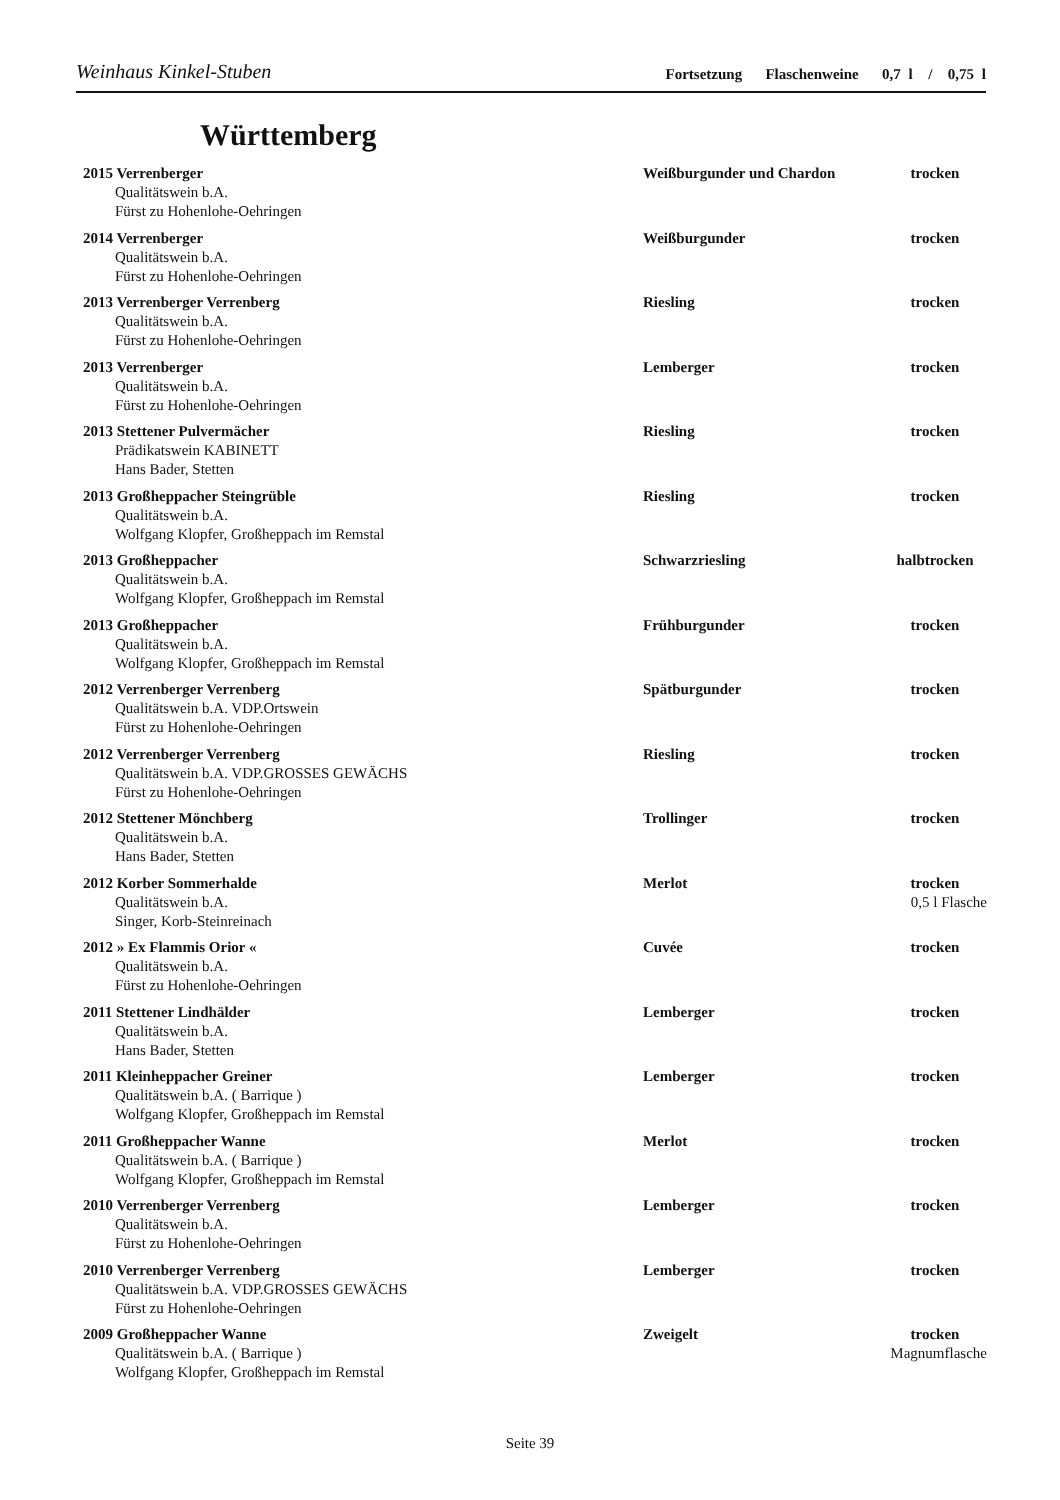Weinhaus Kinkel-Stuben Fortsetzung Flaschenweine 0,7 l / 0,75 l
Württemberg
2015 Verrenberger Weißburgunder und Chardon trocken
Qualitätswein b.A.
Fürst zu Hohenlohe-Oehringen
2014 Verrenberger Weißburgunder trocken
Qualitätswein b.A.
Fürst zu Hohenlohe-Oehringen
2013 Verrenberger Verrenberg Riesling trocken
Qualitätswein b.A.
Fürst zu Hohenlohe-Oehringen
2013 Verrenberger Lemberger trocken
Qualitätswein b.A.
Fürst zu Hohenlohe-Oehringen
2013 Stettener Pulvermächer Riesling trocken
Prädikatswein KABINETT
Hans Bader, Stetten
2013 Großheppacher Steingrüble Riesling trocken
Qualitätswein b.A.
Wolfgang Klopfer, Großheppach im Remstal
2013 Großheppacher Schwarzriesling halbtrocken
Qualitätswein b.A.
Wolfgang Klopfer, Großheppach im Remstal
2013 Großheppacher Frühburgunder trocken
Qualitätswein b.A.
Wolfgang Klopfer, Großheppach im Remstal
2012 Verrenberger Verrenberg Spätburgunder trocken
Qualitätswein b.A. VDP.Ortswein
Fürst zu Hohenlohe-Oehringen
2012 Verrenberger Verrenberg Riesling trocken
Qualitätswein b.A. VDP.GROSSES GEWÄCHS
Fürst zu Hohenlohe-Oehringen
2012 Stettener Mönchberg Trollinger trocken
Qualitätswein b.A.
Hans Bader, Stetten
2012 Korber Sommerhalde Merlot trocken
Qualitätswein b.A. 0,5 l Flasche
Singer, Korb-Steinreinach
2012 » Ex Flammis Orior « Cuvée trocken
Qualitätswein b.A.
Fürst zu Hohenlohe-Oehringen
2011 Stettener Lindhälder Lemberger trocken
Qualitätswein b.A.
Hans Bader, Stetten
2011 Kleinheppacher Greiner Lemberger trocken
Qualitätswein b.A. ( Barrique )
Wolfgang Klopfer, Großheppach im Remstal
2011 Großheppacher Wanne Merlot trocken
Qualitätswein b.A. ( Barrique )
Wolfgang Klopfer, Großheppach im Remstal
2010 Verrenberger Verrenberg Lemberger trocken
Qualitätswein b.A.
Fürst zu Hohenlohe-Oehringen
2010 Verrenberger Verrenberg Lemberger trocken
Qualitätswein b.A. VDP.GROSSES GEWÄCHS
Fürst zu Hohenlohe-Oehringen
2009 Großheppacher Wanne Zweigelt trocken
Qualitätswein b.A. ( Barrique ) Magnumflasche
Wolfgang Klopfer, Großheppach im Remstal
Seite 39